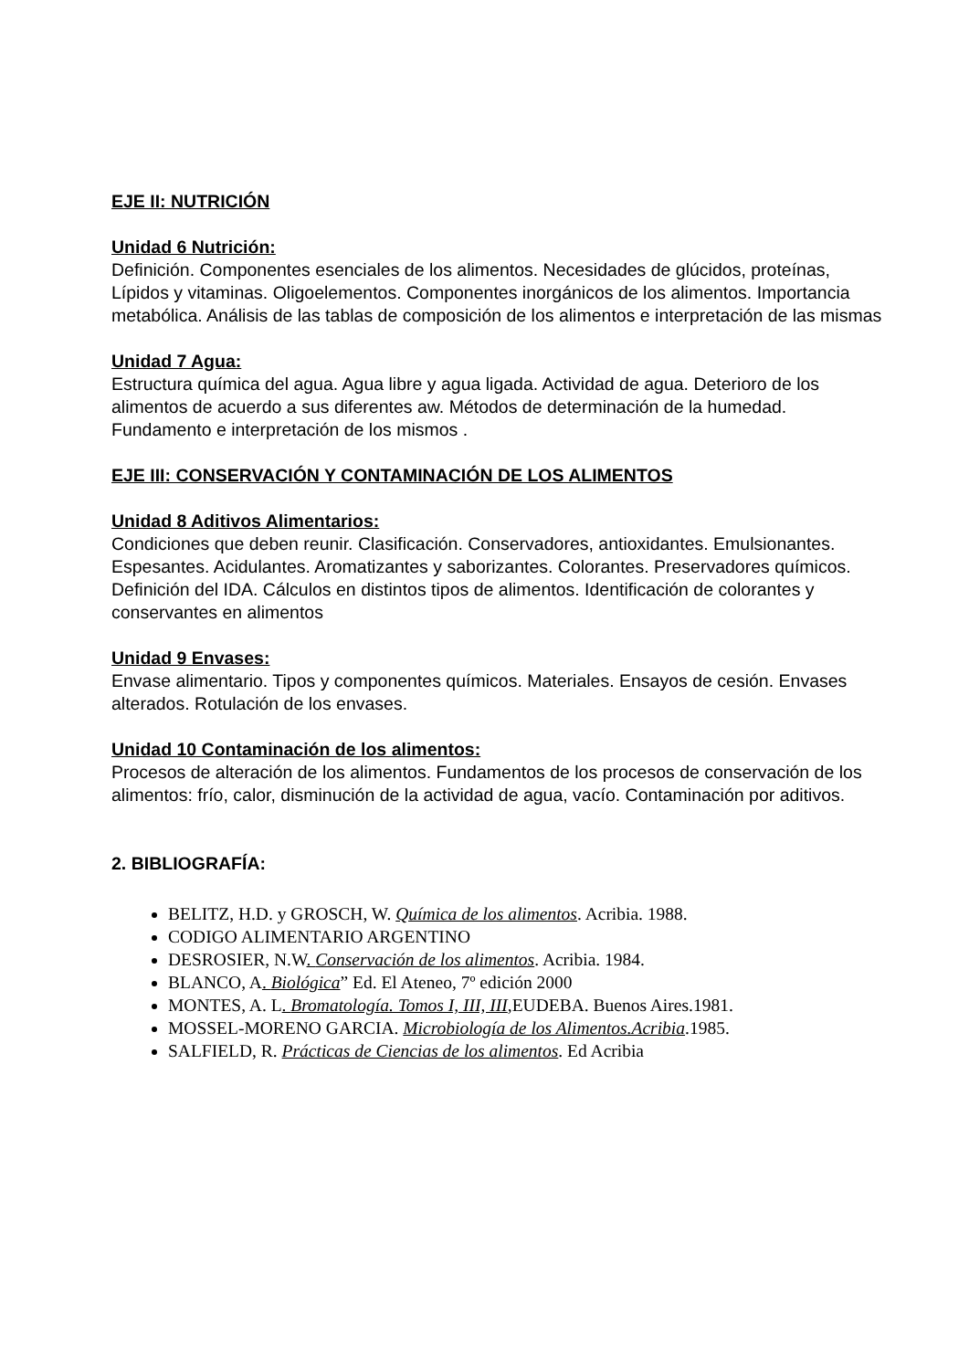EJE II: NUTRICIÓN
Unidad 6 Nutrición:
Definición. Componentes esenciales de los alimentos. Necesidades de glúcidos, proteínas, Lípidos y vitaminas. Oligoelementos. Componentes inorgánicos de los alimentos. Importancia metabólica. Análisis de las tablas de composición de los alimentos e interpretación de las mismas
Unidad 7 Agua:
Estructura química del agua. Agua libre y agua ligada. Actividad de agua. Deterioro de los alimentos de acuerdo a sus diferentes aw. Métodos de determinación de la humedad. Fundamento e interpretación de los mismos .
EJE III: CONSERVACIÓN Y CONTAMINACIÓN DE LOS ALIMENTOS
Unidad 8 Aditivos Alimentarios:
Condiciones que deben reunir. Clasificación. Conservadores, antioxidantes. Emulsionantes. Espesantes. Acidulantes. Aromatizantes y saborizantes. Colorantes. Preservadores químicos. Definición del IDA. Cálculos en distintos tipos de alimentos. Identificación de colorantes y conservantes en alimentos
Unidad 9 Envases:
Envase alimentario. Tipos y componentes químicos. Materiales. Ensayos de cesión. Envases alterados. Rotulación de los envases.
Unidad 10 Contaminación de los alimentos:
Procesos de alteración de los alimentos. Fundamentos de los procesos de conservación de los alimentos: frío, calor, disminución de la actividad de agua, vacío. Contaminación por aditivos.
2. BIBLIOGRAFÍA:
BELITZ, H.D. y GROSCH, W. Química de los alimentos. Acribia. 1988.
CODIGO ALIMENTARIO ARGENTINO
DESROSIER, N.W. Conservación de los alimentos. Acribia. 1984.
BLANCO, A. Biológica” Ed. El Ateneo, 7º edición 2000
MONTES, A. L. Bromatología. Tomos I, III, III,EUDEBA. Buenos Aires.1981.
MOSSEL-MORENO GARCIA. Microbiología de los Alimentos.Acribia.1985.
SALFIELD, R. Prácticas de Ciencias de los alimentos. Ed Acribia